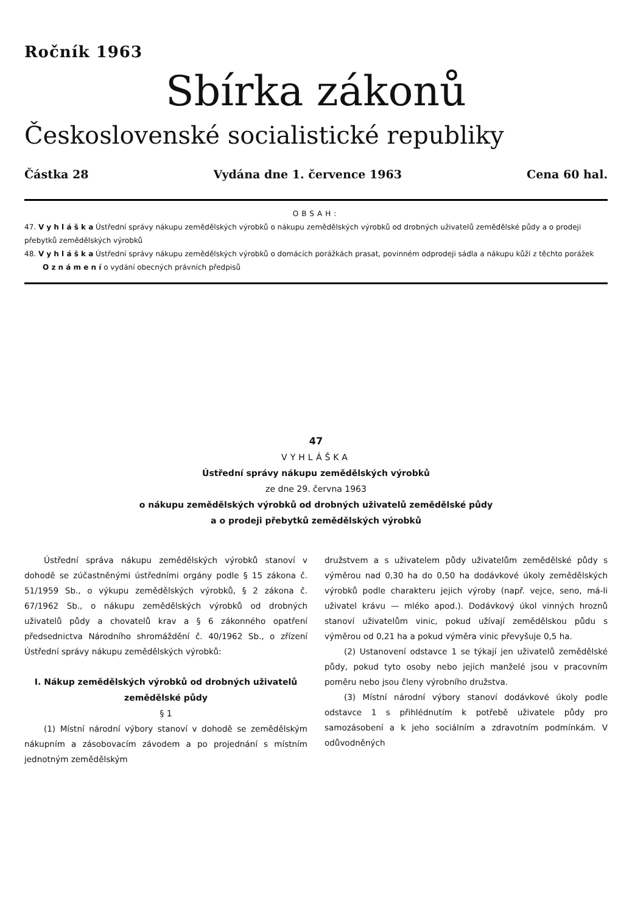Ročník 1963
Sbírka zákonů
Československé socialistické republiky
Částka 28 Vydána dne 1. července 1963 Cena 60 hal.
OBSAH:
47. V y h l á š k a Ústřední správy nákupu zemědělských výrobků o nákupu zemědělských výrobků od drobných uživatelů zemědělské půdy a o prodeji přebytků zemědělských výrobků
48. V y h l á š k a Ústřední správy nákupu zemědělských výrobků o domácích porážkách prasat, povinném odprodeji sádla a nákupu kůží z těchto porážek
O z n á m e n í o vydání obecných právních předpisů
47
VYHLÁŠKA
Ústřední správy nákupu zemědělských výrobků
ze dne 29. června 1963
o nákupu zemědělských výrobků od drobných uživatelů zemědělské půdy
a o prodeji přebytků zemědělských výrobků
Ústřední správa nákupu zemědělských výrobků stanoví v dohodě se zúčastněnými ústředními orgány podle § 15 zákona č. 51/1959 Sb., o výkupu zemědělských výrobků, § 2 zákona č. 67/1962 Sb., o nákupu zemědělských výrobků od drobných uživatelů půdy a chovatelů krav a § 6 zákonného opatření předsednictva Národního shromáždění č. 40/1962 Sb., o zřízení Ústřední správy nákupu zemědělských výrobků:
I. Nákup zemědělských výrobků od drobných uživatelů zemědělské půdy
§ 1
(1) Místní národní výbory stanoví v dohodě se zemědělským nákupním a zásobovacím závodem a po projednání s místním jednotným zemědělským
družstvem a s uživatelem půdy uživatelům zemědělské půdy s výměrou nad 0,30 ha do 0,50 ha dodávkové úkoly zemědělských výrobků podle charakteru jejich výroby (např. vejce, seno, má-li uživatel krávu — mléko apod.). Dodávkový úkol vinných hroznů stanoví uživatelům vinic, pokud užívají zemědělskou půdu s výměrou od 0,21 ha a pokud výměra vinic převyšuje 0,5 ha.
(2) Ustanovení odstavce 1 se týkají jen uživatelů zemědělské půdy, pokud tyto osoby nebo jejich manželé jsou v pracovním poměru nebo jsou členy výrobního družstva.
(3) Místní národní výbory stanoví dodávkové úkoly podle odstavce 1 s přihlédnutím k potřebě uživatele půdy pro samozásobení a k jeho sociálním a zdravotním podmínkám. V odůvodněných